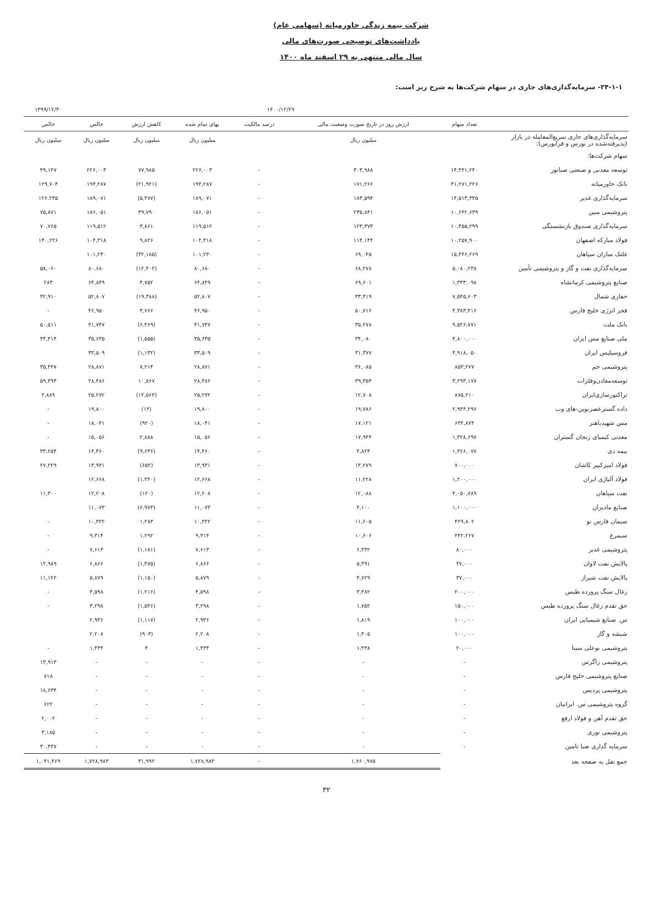شرکت بیمه زندگی خاورمیانه (سهامی عام)
یادداشت‌های توضیحی صورت‌های مالی
سال مالی منتهی به ۲۹ اسفند ماه ۱۴۰۰
۲۴-۱-۱- سرمایه‌گذاری‌های جاری در سهام شرکت‌ها به شرح زیر است:
| | ۱۴۰۰/۱۲/۲۹ | | | | | | ۱۳۹۹/۱۲/۳۰ |
| | تعداد سهام | ارزش روز در تاریخ صورت وضعیت مالی | درصد مالکیت | بهای تمام شده | کاهش ارزش | خالص | خالص |
| سرمایه‌گذاری‌های جاری سریع‌المعامله در بازار (پذیرفته‌شده در بورس و فرابورس): | | میلیون ریال | | میلیون ریال | میلیون ریال | میلیون ریال | میلیون ریال |
| سهام شرکت‌ها: | | | | | | | |
| توسعه معدنی و صنعتی صبانور | ۱۴,۴۴۱,۲۴۰ | ۳۰۳,۹۸۸ | - | ۲۲۶,۰۰۳ | ۷۷,۹۸۵ | ۲۲۶,۰۰۳ | ۴۹,۱۴۷ |
| بانک خاورمیانه | ۳۱,۲۷۱,۲۲۶ | ۱۷۱,۲۶۶ | - | ۱۹۳,۲۸۷ | (۲۱,۹۲۱) | ۱۹۳,۲۸۷ | ۱۲۹,۷۰۴ |
| سرمایه‌گذاری غدیر | ۱۴,۵۱۳,۳۴۵ | ۱۸۳,۵۹۴ | - | ۱۸۹,۰۷۱ | (۵,۴۷۷) | ۱۸۹,۰۷۱ | ۱۲۶,۲۳۵ |
| پتروشیمی مبین | ۱۰,۶۴۲,۶۳۹ | ۲۳۵,۸۴۱ | - | ۱۸۶,۰۵۱ | ۴۹,۷۹۰ | ۱۸۶,۰۵۱ | ۷۵,۸۷۱ |
| سرمایه‌گذاری صندوق بازنشستگی | ۱۰,۴۵۵,۲۹۹ | ۱۲۳,۳۷۳ | - | ۱۱۹,۵۱۲ | ۳,۸۶۱ | ۱۱۹,۵۱۲ | ۷۰,۷۶۵ |
| فولاد مبارکه اصفهان | ۱۰,۲۵۷,۹۰۰ | ۱۱۴,۱۴۴ | - | ۱۰۴,۳۱۸ | ۹,۸۲۶ | ۱۰۴,۳۱۸ | ۱۴۰,۲۲۶ |
| غلتک سازان سپاهان | ۱۵,۴۴۶,۲۶۹ | ۶۹,۰۴۵ | - | ۱۰۱,۲۳۰ | (۳۲,۱۸۵) | ۱۰۱,۲۳۰ | |
| سرمایه‌گذاری نفت و گاز و پتروشیمی تأمین | ۵,۰۸۰,۲۳۸ | ۶۸,۲۷۸ | - | ۸۰,۶۸۰ | (۱۲,۴۰۲) | ۸۰,۶۸۰ | ۵۸,۰۶۰ |
| صنایع پتروشیمی کرمانشاه | ۱,۳۳۳,۰۹۸ | ۶۹,۶۰۱ | - | ۶۴,۸۴۹ | ۴,۷۵۲ | ۶۴,۸۴۹ | ۲۸۳ |
| حفاری شمال | ۷,۵۴۵,۶۰۳ | ۳۳,۴۱۹ | - | ۵۲,۸۰۷ | (۱۹,۳۸۸) | ۵۲,۸۰۷ | ۴۲,۹۱۰ |
| فجر انرژی خلیج فارس | ۴,۳۸۳,۴۱۶ | ۵۰,۷۱۶ | - | ۴۶,۹۵۰ | ۳,۷۶۶ | ۴۶,۹۵۰ | - |
| بانک ملت | ۹,۵۲۶,۷۷۱ | ۳۵,۲۷۸ | - | ۴۱,۷۴۷ | (۶,۴۶۹) | ۴۱,۷۴۷ | ۵۰,۵۱۱ |
| ملی صنایع مس ایران | ۴,۸۰۰,۰۰۰ | ۳۴,۰۸۰ | - | ۳۵,۶۳۵ | (۱,۵۵۵) | ۳۵,۶۳۵ | ۳۴,۴۱۴ |
| فروسیلیس ایران | ۴,۹۱۸,۰۵۰ | ۳۱,۳۷۷ | - | ۳۳,۵۰۹ | (۱,۱۳۲) | ۳۳,۵۰۹ | |
| پتروشیمی جم | ۸۵۳,۲۷۷ | ۳۶,۰۸۵ | - | ۲۸,۸۷۱ | ۷,۲۱۴ | ۲۸,۸۷۱ | ۳۵,۴۴۷ |
| توسعه‌معادن‌وفلزات | ۳,۲۹۳,۱۷۷ | ۳۹,۳۵۳ | - | ۲۸,۴۸۶ | ۱۰,۸۶۷ | ۲۸,۴۸۶ | ۵۹,۴۹۳ |
| تراکتورسازی‌ایران | ۸۷۵,۲۱۰ | ۱۲,۷۰۸ | - | ۲۵,۲۷۲ | (۱۲,۵۶۴) | ۲۵,۲۷۲ | ۲,۸۸۹ |
| داده گسترعصرنوین-های وب | ۲,۹۴۴,۲۹۶ | ۱۹,۷۸۶ | - | ۱۹,۸۰۰ | (۱۴) | ۱۹,۸۰۰ | - |
| مس شهیدباهنر | ۶۴۴,۸۷۴ | ۱۷,۱۲۱ | - | ۱۸,۰۴۱ | (۹۲۰) | ۱۸,۰۴۱ | - |
| معدنی کیمیای زنجان گستران | ۱,۴۲۸,۶۹۷ | ۱۷,۹۴۴ | - | ۱۵,۰۵۶ | ۲,۸۸۸ | ۱۵,۰۵۶ | - |
| بیمه دی | ۱,۳۶۶,۰۷۷ | ۴,۸۲۴ | - | ۱۴,۴۶۰ | (۹,۶۳۶) | ۱۴,۴۶۰ | ۳۳,۲۵۴ |
| فولاد امیرکبیر کاشان | ۷۰۰,۰۰۰ | ۱۳,۲۷۹ | - | ۱۳,۹۳۱ | (۶۵۲) | ۱۳,۹۳۱ | ۲۷,۲۲۹ |
| فولاد آلیاژی ایران | ۱,۲۰۰,۰۰۰ | ۱۱,۲۲۸ | - | ۱۲,۶۶۸ | (۱,۴۴۰) | ۱۲,۶۶۸ | |
| نفت سپاهان | ۴,۰۵۰,۷۸۹ | ۱۲,۰۸۸ | - | ۱۲,۲۰۸ | (۱۲۰) | ۱۲,۲۰۸ | ۱۱,۳۰۰ |
| صنایع مادیران | ۱,۱۰۰,۰۰۰ | ۴,۱۰۰ | - | ۱۱,۰۷۳ | (۶,۹۷۳) | ۱۱,۰۷۳ | |
| سیمان فارس نو | ۴۲۹,۸۰۲ | ۱۱,۶۰۵ | - | ۱۰,۳۲۲ | ۱,۲۸۳ | ۱۰,۳۲۲ | - |
| سیمرغ | ۴۴۲,۲۶۷ | ۱۰,۶۰۶ | - | ۹,۳۱۴ | ۱,۲۹۲ | ۹,۳۱۴ | - |
| پتروشیمی غدیر | ۸۰,۰۰۰ | ۶,۴۳۲ | - | ۷,۶۱۳ | (۱,۱۸۱) | ۷,۶۱۳ | - |
| پالایش نفت لاوان | ۳۷,۰۰۰ | ۵,۳۹۱ | - | ۶,۸۶۶ | (۱,۴۷۵) | ۶,۸۶۶ | ۱۲,۹۸۹ |
| پالایش نفت شیراز | ۳۷,۰۰۰ | ۴,۷۲۹ | - | ۵,۸۷۹ | (۱,۱۵۰) | ۵,۸۷۹ | ۱۱,۱۲۲ |
| زغال سنگ پرورده طبس | ۲۰۰,۰۰۰ | ۳,۳۸۲ | - | ۴,۵۹۸ | (۱,۲۱۶) | ۴,۵۹۸ | - |
| حق تقدم زغال سنگ پرورده طبس | ۱۵۰,۰۰۰ | ۱,۷۵۲ | - | ۳,۲۹۸ | (۱,۵۴۶) | ۳,۲۹۸ | - |
| س. صنایع شیمیایی ایران | ۱۰۰,۰۰۰ | ۱,۸۱۹ | - | ۲,۹۳۶ | (۱,۱۱۷) | ۲,۹۳۶ | |
| شیشه و گاز | ۱۰۰,۰۰۰ | ۱,۳۰۵ | - | ۲,۲۰۸ | (۹۰۳) | ۲,۲۰۸ | |
| پتروشیمی بوعلی سینا | ۲۰,۰۰۰ | ۱,۴۳۸ | - | ۱,۴۳۴ | ۴ | ۱,۴۳۴ | - |
| پتروشیمی زاگرس | - | - | - | - | - | - | ۱۳,۹۱۳ |
| صنایع پتروشیمی خلیج فارس | - | - | - | - | - | - | ۷۱۸ |
| پتروشیمی پردیس | - | - | - | - | - | - | ۱۸,۶۳۴ |
| گروه پتروشیمی س. ایرانیان | - | - | - | - | - | - | ۶۲۲ |
| حق تقدم آهن و فولاد ارفع | - | - | - | - | - | - | ۲,۰۰۲ |
| پتروشیمی نوری | - | - | - | - | - | - | ۳,۱۸۵ |
| سرمایه گذاری صبا تامین | - | - | - | - | - | - | ۳۰,۴۳۷ |
| جمع نقل به صفحه بعد | | ۱,۷۶۰,۹۷۵ | - | ۱,۷۲۸,۹۸۳ | ۳۱,۹۹۲ | ۱,۷۲۸,۹۸۳ | ۱,۰۴۱,۴۶۹ |
۳۲